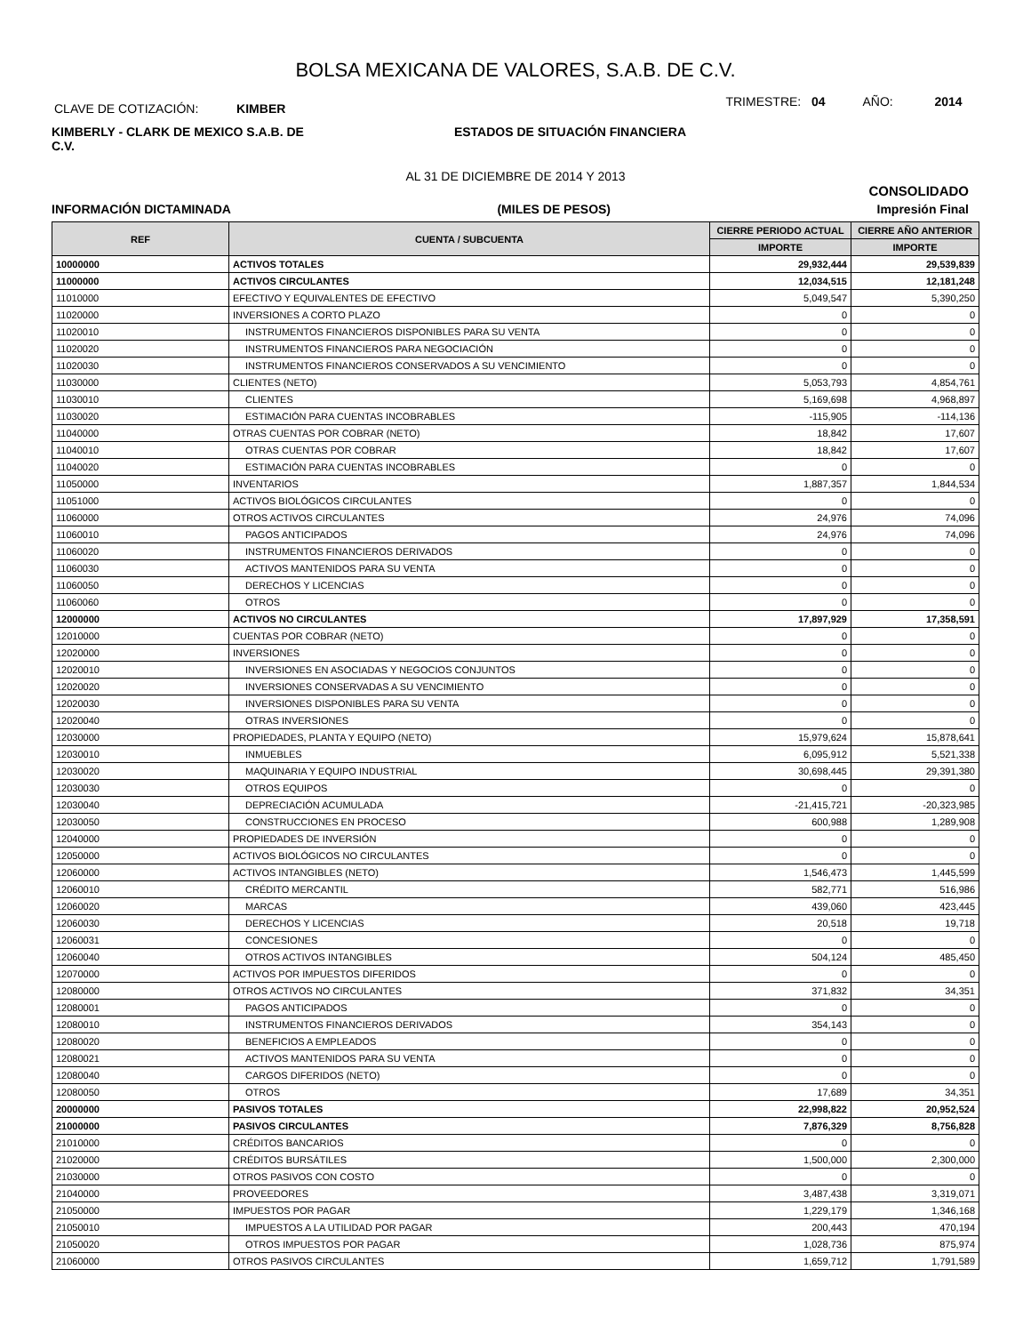BOLSA MEXICANA DE VALORES, S.A.B. DE C.V.
CLAVE DE COTIZACIÓN: KIMBER
TRIMESTRE: 04 AÑO: 2014
KIMBERLY - CLARK DE MEXICO S.A.B. DE C.V.
ESTADOS DE SITUACIÓN FINANCIERA
AL 31 DE DICIEMBRE DE 2014 Y 2013
CONSOLIDADO
INFORMACIÓN DICTAMINADA (MILES DE PESOS) Impresión Final
| REF | CUENTA / SUBCUENTA | CIERRE PERIODO ACTUAL | CIERRE AÑO ANTERIOR |
| --- | --- | --- | --- |
| | | IMPORTE | IMPORTE |
| 10000000 | ACTIVOS TOTALES | 29,932,444 | 29,539,839 |
| 11000000 | ACTIVOS CIRCULANTES | 12,034,515 | 12,181,248 |
| 11010000 | EFECTIVO Y EQUIVALENTES DE EFECTIVO | 5,049,547 | 5,390,250 |
| 11020000 | INVERSIONES A CORTO PLAZO | 0 | 0 |
| 11020010 | INSTRUMENTOS FINANCIEROS DISPONIBLES PARA SU VENTA | 0 | 0 |
| 11020020 | INSTRUMENTOS FINANCIEROS PARA NEGOCIACIÓN | 0 | 0 |
| 11020030 | INSTRUMENTOS FINANCIEROS CONSERVADOS A SU VENCIMIENTO | 0 | 0 |
| 11030000 | CLIENTES (NETO) | 5,053,793 | 4,854,761 |
| 11030010 | CLIENTES | 5,169,698 | 4,968,897 |
| 11030020 | ESTIMACIÓN PARA CUENTAS INCOBRABLES | -115,905 | -114,136 |
| 11040000 | OTRAS CUENTAS POR COBRAR (NETO) | 18,842 | 17,607 |
| 11040010 | OTRAS CUENTAS POR COBRAR | 18,842 | 17,607 |
| 11040020 | ESTIMACIÓN PARA CUENTAS INCOBRABLES | 0 | 0 |
| 11050000 | INVENTARIOS | 1,887,357 | 1,844,534 |
| 11051000 | ACTIVOS BIOLÓGICOS CIRCULANTES | 0 | 0 |
| 11060000 | OTROS ACTIVOS CIRCULANTES | 24,976 | 74,096 |
| 11060010 | PAGOS ANTICIPADOS | 24,976 | 74,096 |
| 11060020 | INSTRUMENTOS FINANCIEROS DERIVADOS | 0 | 0 |
| 11060030 | ACTIVOS MANTENIDOS PARA SU VENTA | 0 | 0 |
| 11060050 | DERECHOS Y LICENCIAS | 0 | 0 |
| 11060060 | OTROS | 0 | 0 |
| 12000000 | ACTIVOS NO CIRCULANTES | 17,897,929 | 17,358,591 |
| 12010000 | CUENTAS POR COBRAR (NETO) | 0 | 0 |
| 12020000 | INVERSIONES | 0 | 0 |
| 12020010 | INVERSIONES EN ASOCIADAS Y NEGOCIOS CONJUNTOS | 0 | 0 |
| 12020020 | INVERSIONES CONSERVADAS A SU VENCIMIENTO | 0 | 0 |
| 12020030 | INVERSIONES DISPONIBLES PARA SU VENTA | 0 | 0 |
| 12020040 | OTRAS INVERSIONES | 0 | 0 |
| 12030000 | PROPIEDADES, PLANTA Y EQUIPO (NETO) | 15,979,624 | 15,878,641 |
| 12030010 | INMUEBLES | 6,095,912 | 5,521,338 |
| 12030020 | MAQUINARIA Y EQUIPO INDUSTRIAL | 30,698,445 | 29,391,380 |
| 12030030 | OTROS EQUIPOS | 0 | 0 |
| 12030040 | DEPRECIACIÓN ACUMULADA | -21,415,721 | -20,323,985 |
| 12030050 | CONSTRUCCIONES EN PROCESO | 600,988 | 1,289,908 |
| 12040000 | PROPIEDADES DE INVERSIÓN | 0 | 0 |
| 12050000 | ACTIVOS BIOLÓGICOS NO CIRCULANTES | 0 | 0 |
| 12060000 | ACTIVOS INTANGIBLES (NETO) | 1,546,473 | 1,445,599 |
| 12060010 | CRÉDITO MERCANTIL | 582,771 | 516,986 |
| 12060020 | MARCAS | 439,060 | 423,445 |
| 12060030 | DERECHOS Y LICENCIAS | 20,518 | 19,718 |
| 12060031 | CONCESIONES | 0 | 0 |
| 12060040 | OTROS ACTIVOS INTANGIBLES | 504,124 | 485,450 |
| 12070000 | ACTIVOS POR IMPUESTOS DIFERIDOS | 0 | 0 |
| 12080000 | OTROS ACTIVOS NO CIRCULANTES | 371,832 | 34,351 |
| 12080001 | PAGOS ANTICIPADOS | 0 | 0 |
| 12080010 | INSTRUMENTOS FINANCIEROS DERIVADOS | 354,143 | 0 |
| 12080020 | BENEFICIOS A EMPLEADOS | 0 | 0 |
| 12080021 | ACTIVOS MANTENIDOS PARA SU VENTA | 0 | 0 |
| 12080040 | CARGOS DIFERIDOS (NETO) | 0 | 0 |
| 12080050 | OTROS | 17,689 | 34,351 |
| 20000000 | PASIVOS TOTALES | 22,998,822 | 20,952,524 |
| 21000000 | PASIVOS CIRCULANTES | 7,876,329 | 8,756,828 |
| 21010000 | CRÉDITOS BANCARIOS | 0 | 0 |
| 21020000 | CRÉDITOS BURSÁTILES | 1,500,000 | 2,300,000 |
| 21030000 | OTROS PASIVOS CON COSTO | 0 | 0 |
| 21040000 | PROVEEDORES | 3,487,438 | 3,319,071 |
| 21050000 | IMPUESTOS POR PAGAR | 1,229,179 | 1,346,168 |
| 21050010 | IMPUESTOS A LA UTILIDAD POR PAGAR | 200,443 | 470,194 |
| 21050020 | OTROS IMPUESTOS POR PAGAR | 1,028,736 | 875,974 |
| 21060000 | OTROS PASIVOS CIRCULANTES | 1,659,712 | 1,791,589 |